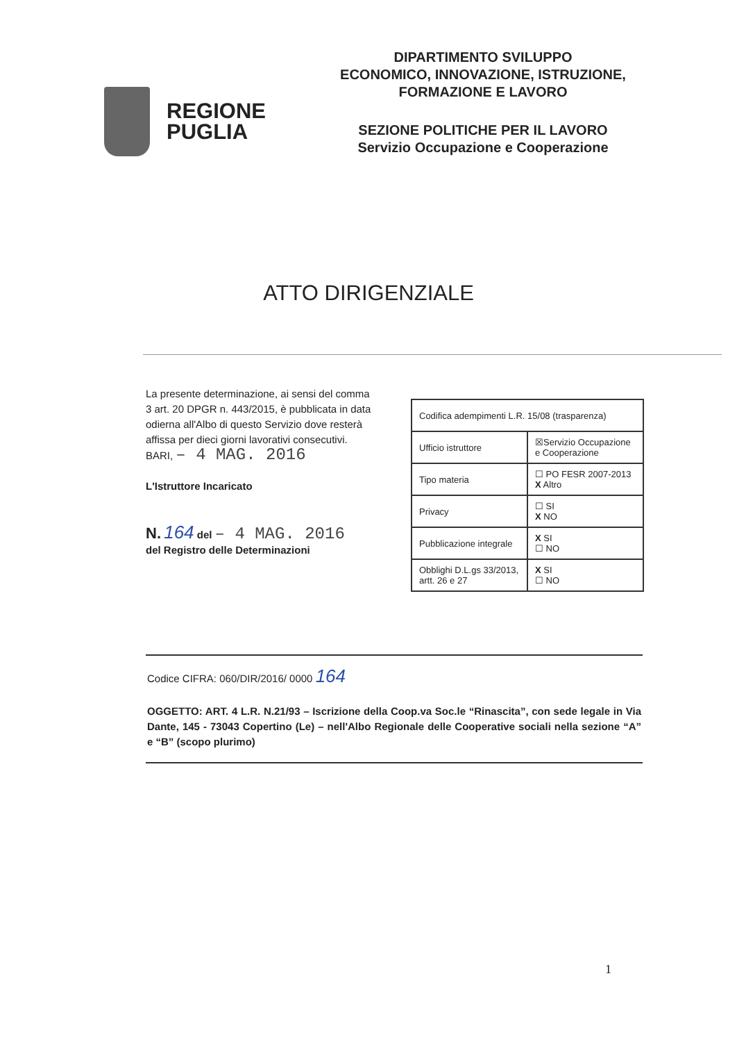REGIONE
PUGLIA
DIPARTIMENTO SVILUPPO
ECONOMICO, INNOVAZIONE, ISTRUZIONE,
FORMAZIONE E LAVORO
SEZIONE POLITICHE PER IL LAVORO
Servizio Occupazione e Cooperazione
ATTO DIRIGENZIALE
La presente determinazione, ai sensi del comma 3 art. 20 DPGR n. 443/2015, è pubblicata in data odierna all'Albo di questo Servizio dove resterà affissa per dieci giorni lavorativi consecutivi.
BARI, – 4 MAG. 2016
L'Istruttore Incaricato
N. 164 del – 4 MAG. 2016
del Registro delle Determinazioni
| Codifica adempimenti L.R. 15/08 (trasparenza) | |
| Ufficio istruttore | ☒Servizio Occupazione e Cooperazione |
| Tipo materia | ☐ PO FESR 2007-2013 X Altro |
| Privacy | ☐ SI X NO |
| Pubblicazione integrale | X SI ☐ NO |
| Obblighi D.L.gs 33/2013, artt. 26 e 27 | X SI ☐ NO |
Codice CIFRA: 060/DIR/2016/ 0000 164
OGGETTO: ART. 4 L.R. N.21/93 – Iscrizione della Coop.va Soc.le “Rinascita”, con sede legale in Via Dante, 145 - 73043 Copertino (Le) – nell'Albo Regionale delle Cooperative sociali nella sezione “A” e “B” (scopo plurimo)
1